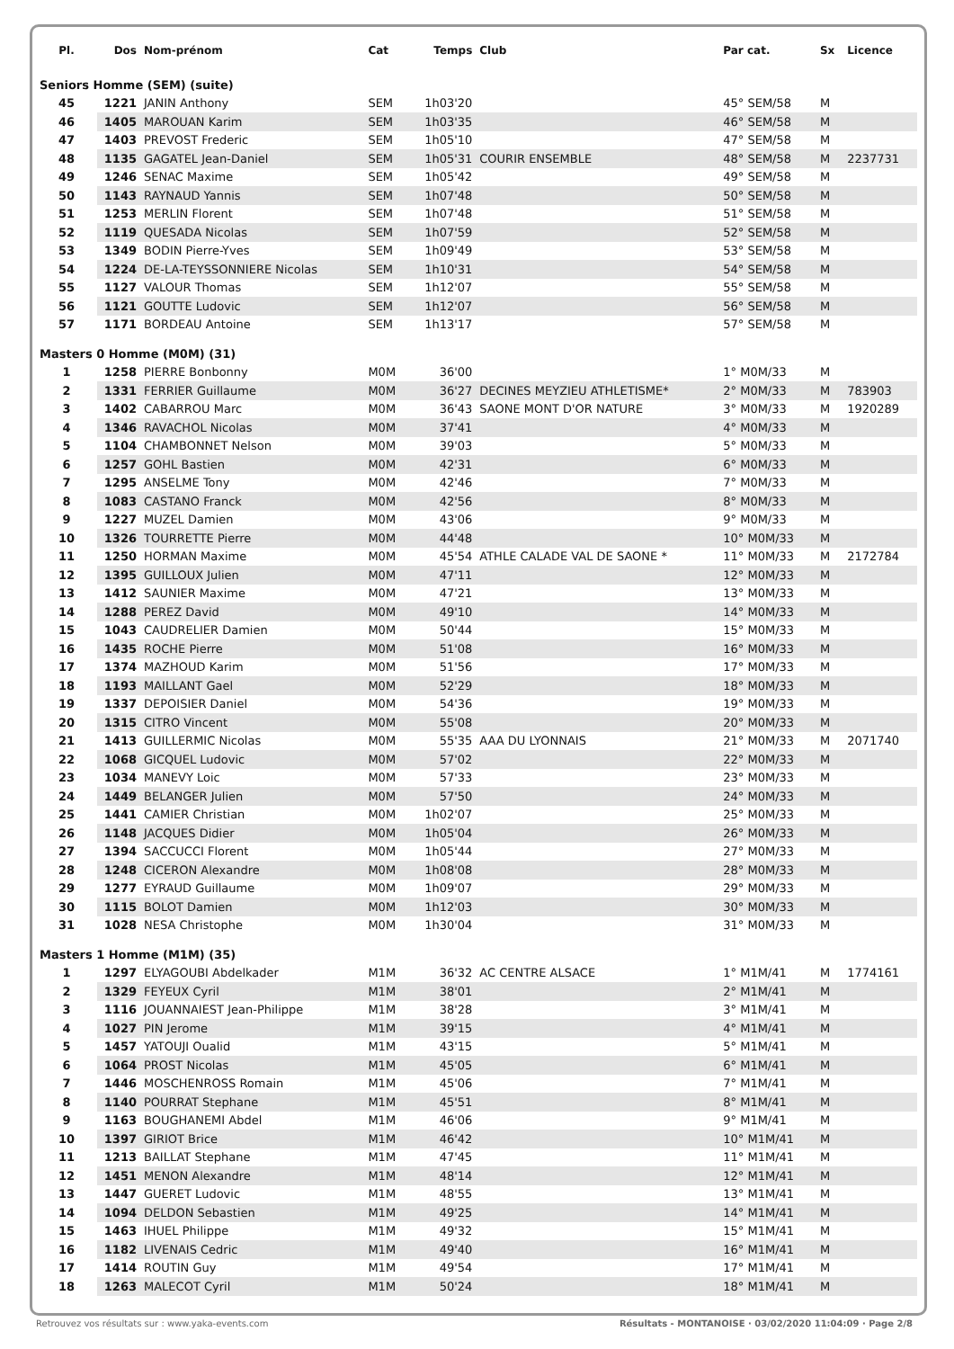| Pl. | Dos | Nom-prénom | Cat | Temps | Club | Par cat. | Sx | Licence |
| --- | --- | --- | --- | --- | --- | --- | --- | --- |
| Seniors Homme (SEM) (suite) | | | | | | | | |
| 45 | 1221 | JANIN Anthony | SEM | 1h03'20 | | 45° SEM/58 | M | |
| 46 | 1405 | MAROUAN Karim | SEM | 1h03'35 | | 46° SEM/58 | M | |
| 47 | 1403 | PREVOST Frederic | SEM | 1h05'10 | | 47° SEM/58 | M | |
| 48 | 1135 | GAGATEL Jean-Daniel | SEM | 1h05'31 | COURIR ENSEMBLE | 48° SEM/58 | M | 2237731 |
| 49 | 1246 | SENAC Maxime | SEM | 1h05'42 | | 49° SEM/58 | M | |
| 50 | 1143 | RAYNAUD Yannis | SEM | 1h07'48 | | 50° SEM/58 | M | |
| 51 | 1253 | MERLIN Florent | SEM | 1h07'48 | | 51° SEM/58 | M | |
| 52 | 1119 | QUESADA Nicolas | SEM | 1h07'59 | | 52° SEM/58 | M | |
| 53 | 1349 | BODIN Pierre-Yves | SEM | 1h09'49 | | 53° SEM/58 | M | |
| 54 | 1224 | DE-LA-TEYSSONNIERE Nicolas | SEM | 1h10'31 | | 54° SEM/58 | M | |
| 55 | 1127 | VALOUR Thomas | SEM | 1h12'07 | | 55° SEM/58 | M | |
| 56 | 1121 | GOUTTE Ludovic | SEM | 1h12'07 | | 56° SEM/58 | M | |
| 57 | 1171 | BORDEAU Antoine | SEM | 1h13'17 | | 57° SEM/58 | M | |
| Masters 0 Homme (M0M) (31) | | | | | | | | |
| 1 | 1258 | PIERRE Bonbonny | M0M | 36'00 | | 1° M0M/33 | M | |
| 2 | 1331 | FERRIER Guillaume | M0M | 36'27 | DECINES MEYZIEU ATHLETISME* | 2° M0M/33 | M | 783903 |
| 3 | 1402 | CABARROU Marc | M0M | 36'43 | SAONE MONT D'OR NATURE | 3° M0M/33 | M | 1920289 |
| 4 | 1346 | RAVACHOL Nicolas | M0M | 37'41 | | 4° M0M/33 | M | |
| 5 | 1104 | CHAMBONNET Nelson | M0M | 39'03 | | 5° M0M/33 | M | |
| 6 | 1257 | GOHL Bastien | M0M | 42'31 | | 6° M0M/33 | M | |
| 7 | 1295 | ANSELME Tony | M0M | 42'46 | | 7° M0M/33 | M | |
| 8 | 1083 | CASTANO Franck | M0M | 42'56 | | 8° M0M/33 | M | |
| 9 | 1227 | MUZEL Damien | M0M | 43'06 | | 9° M0M/33 | M | |
| 10 | 1326 | TOURRETTE Pierre | M0M | 44'48 | | 10° M0M/33 | M | |
| 11 | 1250 | HORMAN Maxime | M0M | 45'54 | ATHLE CALADE VAL DE SAONE * | 11° M0M/33 | M | 2172784 |
| 12 | 1395 | GUILLOUX Julien | M0M | 47'11 | | 12° M0M/33 | M | |
| 13 | 1412 | SAUNIER Maxime | M0M | 47'21 | | 13° M0M/33 | M | |
| 14 | 1288 | PEREZ David | M0M | 49'10 | | 14° M0M/33 | M | |
| 15 | 1043 | CAUDRELIER Damien | M0M | 50'44 | | 15° M0M/33 | M | |
| 16 | 1435 | ROCHE Pierre | M0M | 51'08 | | 16° M0M/33 | M | |
| 17 | 1374 | MAZHOUD Karim | M0M | 51'56 | | 17° M0M/33 | M | |
| 18 | 1193 | MAILLANT Gael | M0M | 52'29 | | 18° M0M/33 | M | |
| 19 | 1337 | DEPOISIER Daniel | M0M | 54'36 | | 19° M0M/33 | M | |
| 20 | 1315 | CITRO Vincent | M0M | 55'08 | | 20° M0M/33 | M | |
| 21 | 1413 | GUILLERMIC Nicolas | M0M | 55'35 | AAA DU LYONNAIS | 21° M0M/33 | M | 2071740 |
| 22 | 1068 | GICQUEL Ludovic | M0M | 57'02 | | 22° M0M/33 | M | |
| 23 | 1034 | MANEVY Loic | M0M | 57'33 | | 23° M0M/33 | M | |
| 24 | 1449 | BELANGER Julien | M0M | 57'50 | | 24° M0M/33 | M | |
| 25 | 1441 | CAMIER Christian | M0M | 1h02'07 | | 25° M0M/33 | M | |
| 26 | 1148 | JACQUES Didier | M0M | 1h05'04 | | 26° M0M/33 | M | |
| 27 | 1394 | SACCUCCI Florent | M0M | 1h05'44 | | 27° M0M/33 | M | |
| 28 | 1248 | CICERON Alexandre | M0M | 1h08'08 | | 28° M0M/33 | M | |
| 29 | 1277 | EYRAUD Guillaume | M0M | 1h09'07 | | 29° M0M/33 | M | |
| 30 | 1115 | BOLOT Damien | M0M | 1h12'03 | | 30° M0M/33 | M | |
| 31 | 1028 | NESA Christophe | M0M | 1h30'04 | | 31° M0M/33 | M | |
| Masters 1 Homme (M1M) (35) | | | | | | | | |
| 1 | 1297 | ELYAGOUBI Abdelkader | M1M | 36'32 | AC CENTRE ALSACE | 1° M1M/41 | M | 1774161 |
| 2 | 1329 | FEYEUX Cyril | M1M | 38'01 | | 2° M1M/41 | M | |
| 3 | 1116 | JOUANNAIEST Jean-Philippe | M1M | 38'28 | | 3° M1M/41 | M | |
| 4 | 1027 | PIN Jerome | M1M | 39'15 | | 4° M1M/41 | M | |
| 5 | 1457 | YATOUJI Oualid | M1M | 43'15 | | 5° M1M/41 | M | |
| 6 | 1064 | PROST Nicolas | M1M | 45'05 | | 6° M1M/41 | M | |
| 7 | 1446 | MOSCHENROSS Romain | M1M | 45'06 | | 7° M1M/41 | M | |
| 8 | 1140 | POURRAT Stephane | M1M | 45'51 | | 8° M1M/41 | M | |
| 9 | 1163 | BOUGHANEMI Abdel | M1M | 46'06 | | 9° M1M/41 | M | |
| 10 | 1397 | GIRIOT Brice | M1M | 46'42 | | 10° M1M/41 | M | |
| 11 | 1213 | BAILLAT Stephane | M1M | 47'45 | | 11° M1M/41 | M | |
| 12 | 1451 | MENON Alexandre | M1M | 48'14 | | 12° M1M/41 | M | |
| 13 | 1447 | GUERET Ludovic | M1M | 48'55 | | 13° M1M/41 | M | |
| 14 | 1094 | DELDON Sebastien | M1M | 49'25 | | 14° M1M/41 | M | |
| 15 | 1463 | IHUEL Philippe | M1M | 49'32 | | 15° M1M/41 | M | |
| 16 | 1182 | LIVENAIS Cedric | M1M | 49'40 | | 16° M1M/41 | M | |
| 17 | 1414 | ROUTIN Guy | M1M | 49'54 | | 17° M1M/41 | M | |
| 18 | 1263 | MALECOT Cyril | M1M | 50'24 | | 18° M1M/41 | M | |
Retrouvez vos résultats sur : www.yaka-events.com Résultats - MONTANOISE · 03/02/2020 11:04:09 · Page 2/8